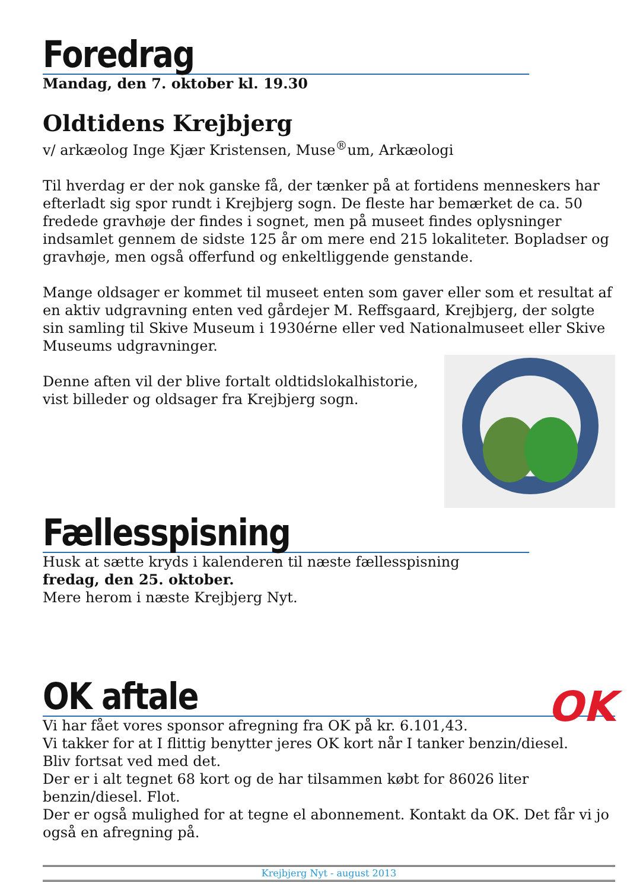Foredrag
Mandag, den 7. oktober kl. 19.30
Oldtidens Krejbjerg
v/ arkæolog Inge Kjær Kristensen, Muse<sup>®</sup>um, Arkæologi
Til hverdag er der nok ganske få, der tænker på at fortidens menneskers har efterladt sig spor rundt i Krejbjerg sogn. De fleste har bemærket de ca. 50 fredede gravhøje der findes i sognet, men på museet findes oplysninger indsamlet gennem de sidste 125 år om mere end 215 lokaliteter. Bopladser og gravhøje, men også offerfund og enkeltliggende genstande.
Mange oldsager er kommet til museet enten som gaver eller som et resultat af en aktiv udgravning enten ved gårdejer M. Reffsgaard, Krejbjerg, der solgte sin samling til Skive Museum i 1930érne eller ved Nationalmuseet eller Skive Museums udgravninger.
Denne aften vil der blive fortalt oldtidslokalhistorie, vist billeder og oldsager fra Krejbjerg sogn.
Fællesspisning
Husk at sætte kryds i kalenderen til næste fællesspisning
fredag, den 25. oktober.
Mere herom i næste Krejbjerg Nyt.
OK aftale
OK
Vi har fået vores sponsor afregning fra OK på kr. 6.101,43.
Vi takker for at I flittig benytter jeres OK kort når I tanker benzin/diesel.
Bliv fortsat ved med det.
Der er i alt tegnet 68 kort og de har tilsammen købt for 86026 liter benzin/diesel. Flot.
Der er også mulighed for at tegne el abonnement. Kontakt da OK. Det får vi jo også en afregning på.
Krejbjerg Nyt - august 2013